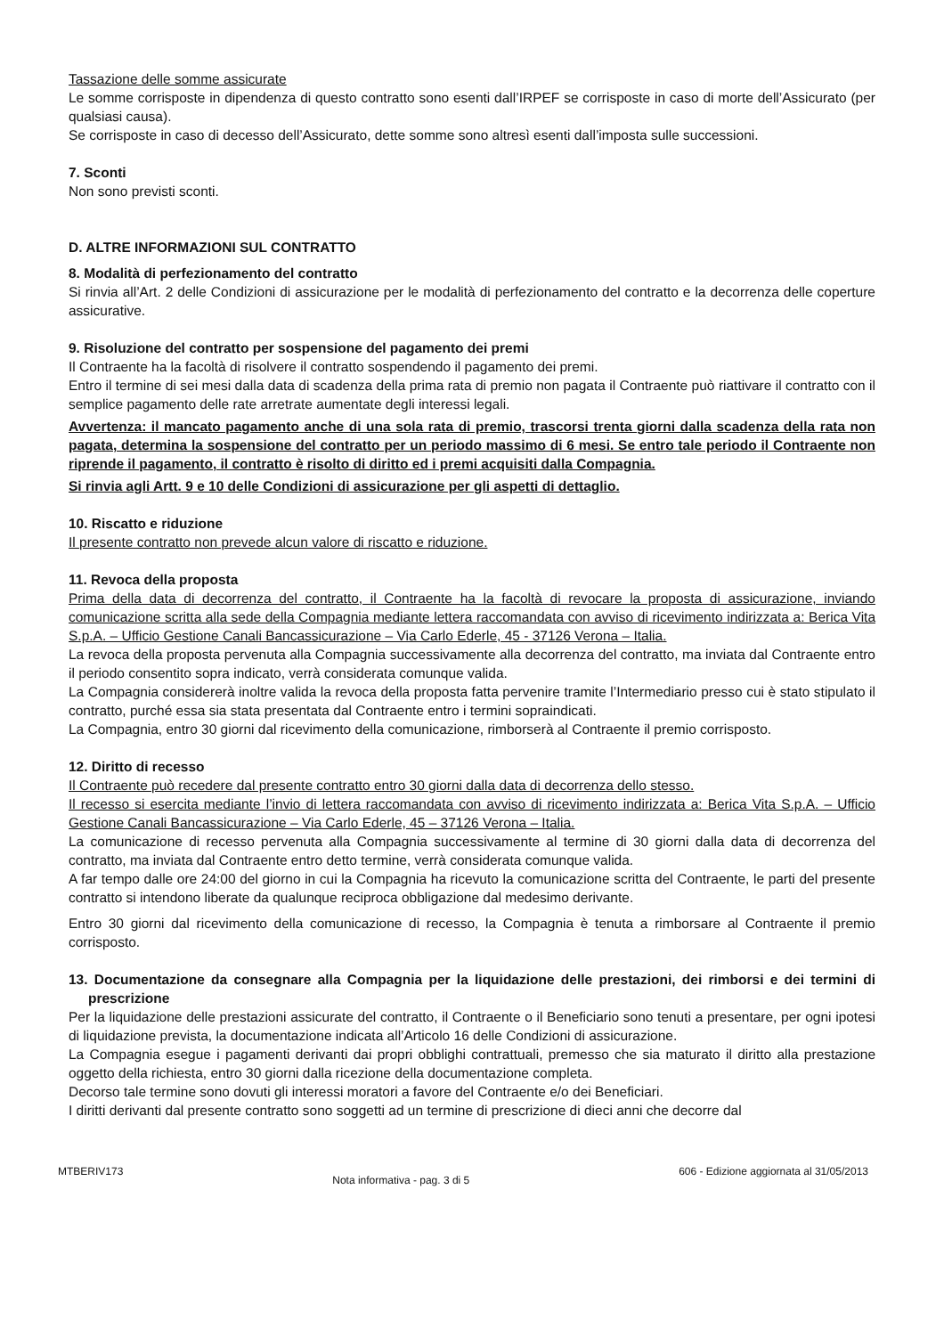Tassazione delle somme assicurate
Le somme corrisposte in dipendenza di questo contratto sono esenti dall’IRPEF se corrisposte in caso di morte dell’Assicurato (per qualsiasi causa).
Se corrisposte in caso di decesso dell’Assicurato, dette somme sono altresì esenti dall’imposta sulle successioni.
7. Sconti
Non sono previsti sconti.
D. ALTRE INFORMAZIONI SUL CONTRATTO
8. Modalità di perfezionamento del contratto
Si rinvia all’Art. 2 delle Condizioni di assicurazione per le modalità di perfezionamento del contratto e la decorrenza delle coperture assicurative.
9. Risoluzione del contratto per sospensione del pagamento dei premi
Il Contraente ha la facoltà di risolvere il contratto sospendendo il pagamento dei premi.
Entro il termine di sei mesi dalla data di scadenza della prima rata di premio non pagata il Contraente può riattivare il contratto con il semplice pagamento delle rate arretrate aumentate degli interessi legali.
Avvertenza: il mancato pagamento anche di una sola rata di premio, trascorsi trenta giorni dalla scadenza della rata non pagata, determina la sospensione del contratto per un periodo massimo di 6 mesi. Se entro tale periodo il Contraente non riprende il pagamento, il contratto è risolto di diritto ed i premi acquisiti dalla Compagnia.
Si rinvia agli Artt. 9 e 10 delle Condizioni di assicurazione per gli aspetti di dettaglio.
10. Riscatto e riduzione
Il presente contratto non prevede alcun valore di riscatto e riduzione.
11. Revoca della proposta
Prima della data di decorrenza del contratto, il Contraente ha la facoltà di revocare la proposta di assicurazione, inviando comunicazione scritta alla sede della Compagnia mediante lettera raccomandata con avviso di ricevimento indirizzata a: Berica Vita S.p.A. – Ufficio Gestione Canali Bancassicurazione – Via Carlo Ederle, 45 - 37126 Verona – Italia.
La revoca della proposta pervenuta alla Compagnia successivamente alla decorrenza del contratto, ma inviata dal Contraente entro il periodo consentito sopra indicato, verrà considerata comunque valida.
La Compagnia considererà inoltre valida la revoca della proposta fatta pervenire tramite l’Intermediario presso cui è stato stipulato il contratto, purché essa sia stata presentata dal Contraente entro i termini sopraindicati.
La Compagnia, entro 30 giorni dal ricevimento della comunicazione, rimborserà al Contraente il premio corrisposto.
12. Diritto di recesso
Il Contraente può recedere dal presente contratto entro 30 giorni dalla data di decorrenza dello stesso.
Il recesso si esercita mediante l’invio di lettera raccomandata con avviso di ricevimento indirizzata a: Berica Vita S.p.A. – Ufficio Gestione Canali Bancassicurazione – Via Carlo Ederle, 45 – 37126 Verona – Italia.
La comunicazione di recesso pervenuta alla Compagnia successivamente al termine di 30 giorni dalla data di decorrenza del contratto, ma inviata dal Contraente entro detto termine, verrà considerata comunque valida.
A far tempo dalle ore 24:00 del giorno in cui la Compagnia ha ricevuto la comunicazione scritta del Contraente, le parti del presente contratto si intendono liberate da qualunque reciproca obbligazione dal medesimo derivante.
Entro 30 giorni dal ricevimento della comunicazione di recesso, la Compagnia è tenuta a rimborsare al Contraente il premio corrisposto.
13. Documentazione da consegnare alla Compagnia per la liquidazione delle prestazioni, dei rimborsi e dei termini di prescrizione
Per la liquidazione delle prestazioni assicurate del contratto, il Contraente o il Beneficiario sono tenuti a presentare, per ogni ipotesi di liquidazione prevista, la documentazione indicata all’Articolo 16 delle Condizioni di assicurazione.
La Compagnia esegue i pagamenti derivanti dai propri obblighi contrattuali, premesso che sia maturato il diritto alla prestazione oggetto della richiesta, entro 30 giorni dalla ricezione della documentazione completa.
Decorso tale termine sono dovuti gli interessi moratori a favore del Contraente e/o dei Beneficiari.
I diritti derivanti dal presente contratto sono soggetti ad un termine di prescrizione di dieci anni che decorre dal
MTBERIV173 Nota informativa - pag. 3 di 5 606 - Edizione aggiornata al 31/05/2013